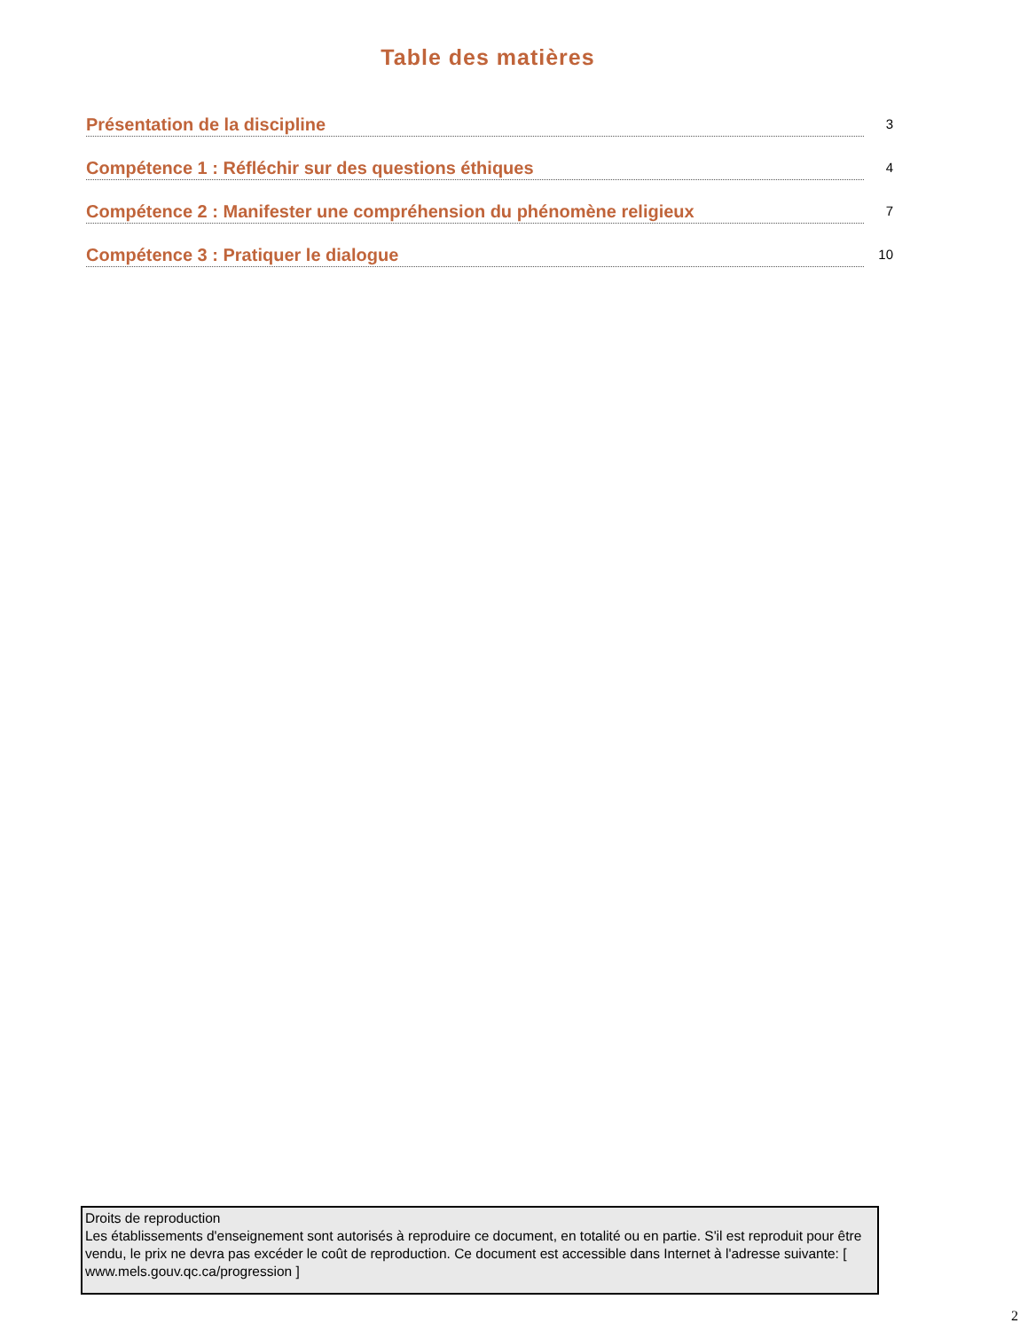Table des matières
Présentation de la discipline
3
Compétence 1 : Réfléchir sur des questions éthiques
4
Compétence 2 : Manifester une compréhension du phénomène religieux
7
Compétence 3 : Pratiquer le dialogue
10
Droits de reproduction
Les établissements d'enseignement sont autorisés à reproduire ce document, en totalité ou en partie. S'il est reproduit pour être vendu, le prix ne devra pas excéder le coût de reproduction. Ce document est accessible dans Internet à l'adresse suivante: [ www.mels.gouv.qc.ca/progression ]
2